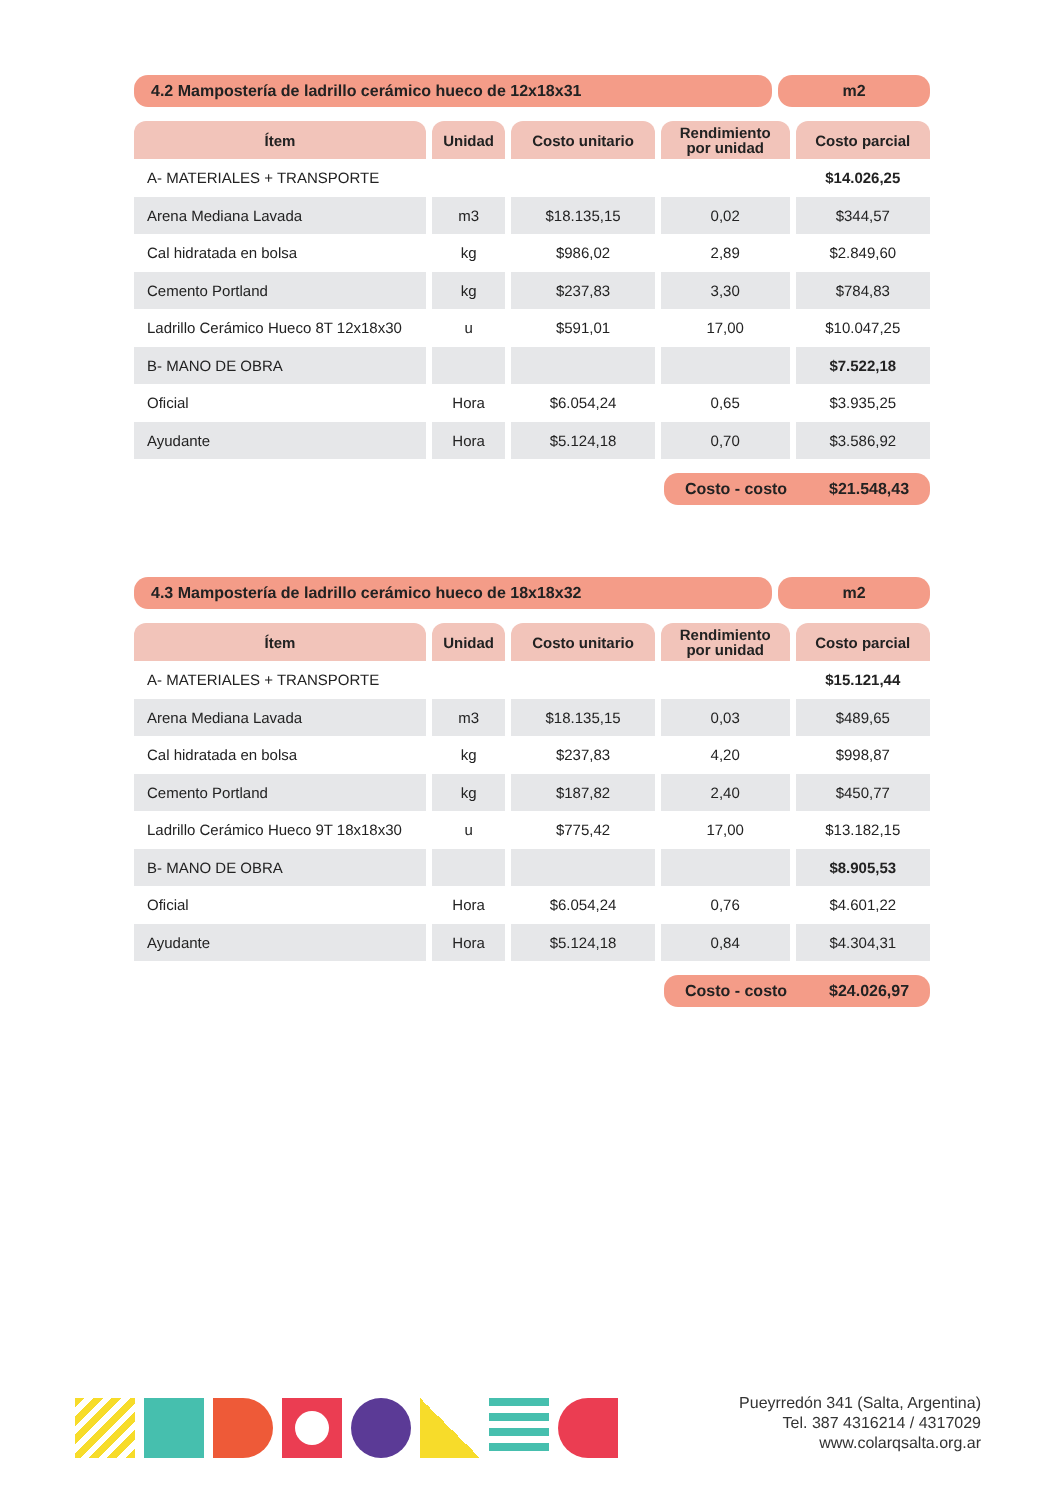4.2 Mampostería de ladrillo cerámico hueco de 12x18x31
m2
| Ítem | Unidad | Costo unitario | Rendimiento por unidad | Costo parcial |
| --- | --- | --- | --- | --- |
| A- MATERIALES + TRANSPORTE | | | | $14.026,25 |
| Arena Mediana Lavada | m3 | $18.135,15 | 0,02 | $344,57 |
| Cal hidratada en bolsa | kg | $986,02 | 2,89 | $2.849,60 |
| Cemento Portland | kg | $237,83 | 3,30 | $784,83 |
| Ladrillo Cerámico Hueco 8T 12x18x30 | u | $591,01 | 17,00 | $10.047,25 |
| B- MANO DE OBRA | | | | $7.522,18 |
| Oficial | Hora | $6.054,24 | 0,65 | $3.935,25 |
| Ayudante | Hora | $5.124,18 | 0,70 | $3.586,92 |
Costo - costo $21.548,43
4.3 Mampostería de ladrillo cerámico hueco de 18x18x32
m2
| Ítem | Unidad | Costo unitario | Rendimiento por unidad | Costo parcial |
| --- | --- | --- | --- | --- |
| A- MATERIALES + TRANSPORTE | | | | $15.121,44 |
| Arena Mediana Lavada | m3 | $18.135,15 | 0,03 | $489,65 |
| Cal hidratada en bolsa | kg | $237,83 | 4,20 | $998,87 |
| Cemento Portland | kg | $187,82 | 2,40 | $450,77 |
| Ladrillo Cerámico Hueco 9T 18x18x30 | u | $775,42 | 17,00 | $13.182,15 |
| B- MANO DE OBRA | | | | $8.905,53 |
| Oficial | Hora | $6.054,24 | 0,76 | $4.601,22 |
| Ayudante | Hora | $5.124,18 | 0,84 | $4.304,31 |
Costo - costo $24.026,97
Pueyrredón 341 (Salta, Argentina)
Tel. 387 4316214 / 4317029
www.colarqsalta.org.ar